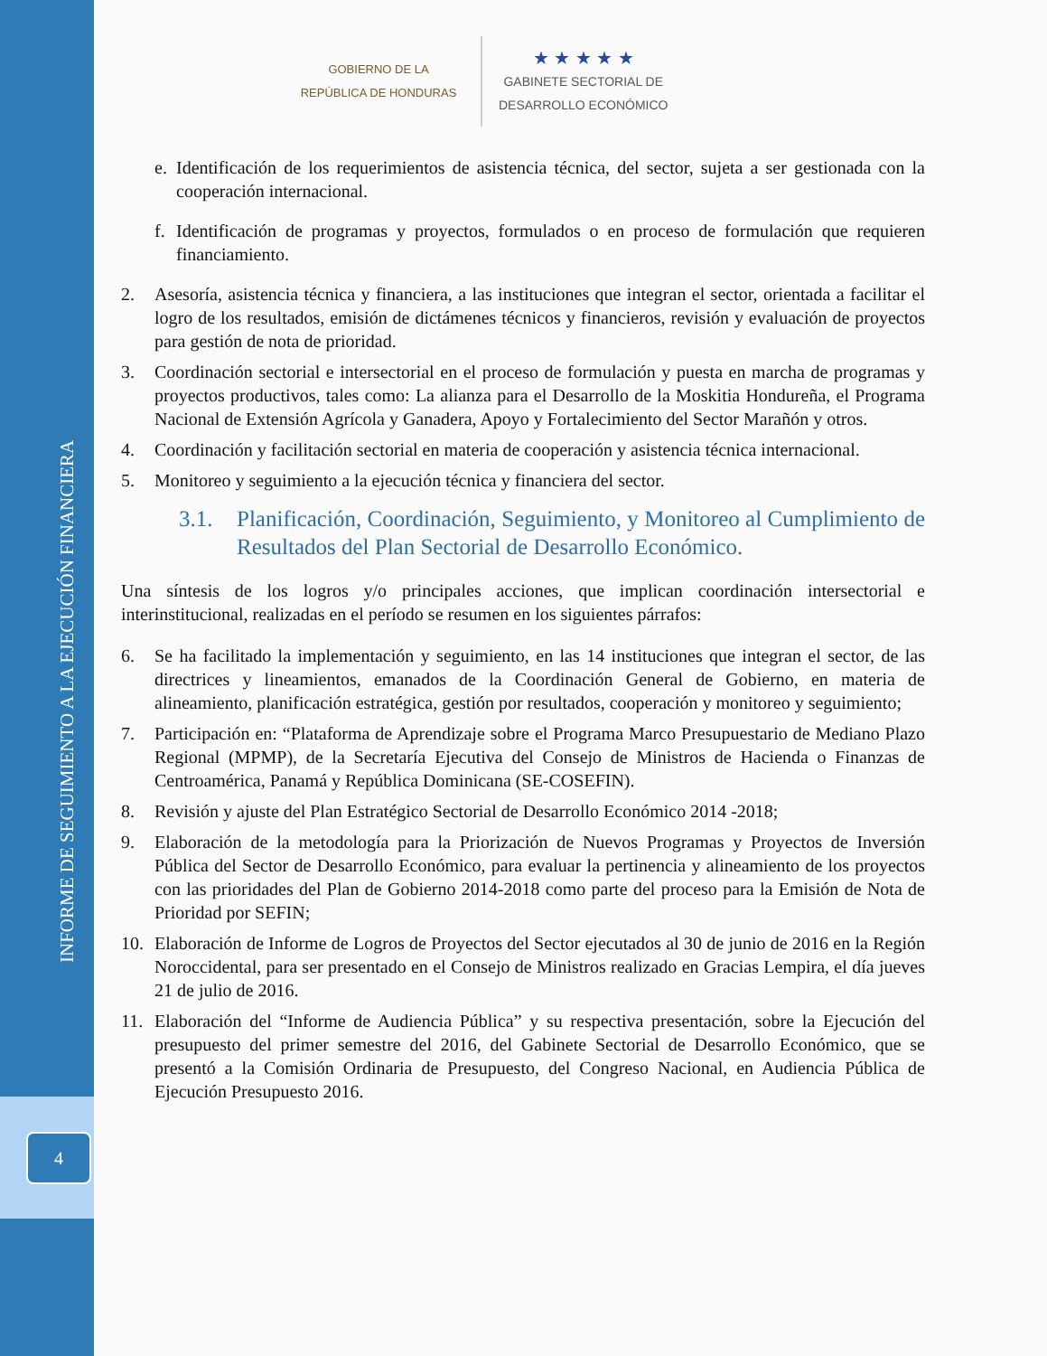4
INFORME DE SEGUIMIENTO A LA EJECUCIÓN FINANCIERA
GOBIERNO DE LA
REPÚBLICA DE HONDURAS
★ ★ ★ ★ ★
GABINETE SECTORIAL DE
DESARROLLO ECONÓMICO
e. Identificación de los requerimientos de asistencia técnica, del sector, sujeta a ser gestionada con la cooperación internacional.
f. Identificación de programas y proyectos, formulados o en proceso de formulación que requieren financiamiento.
2. Asesoría, asistencia técnica y financiera, a las instituciones que integran el sector, orientada a facilitar el logro de los resultados, emisión de dictámenes técnicos y financieros, revisión y evaluación de proyectos para gestión de nota de prioridad.
3. Coordinación sectorial e intersectorial en el proceso de formulación y puesta en marcha de programas y proyectos productivos, tales como: La alianza para el Desarrollo de la Moskitia Hondureña, el Programa Nacional de Extensión Agrícola y Ganadera, Apoyo y Fortalecimiento del Sector Marañón y otros.
4. Coordinación y facilitación sectorial en materia de cooperación y asistencia técnica internacional.
5. Monitoreo y seguimiento a la ejecución técnica y financiera del sector.
3.1. Planificación, Coordinación, Seguimiento, y Monitoreo al Cumplimiento de Resultados del Plan Sectorial de Desarrollo Económico.
Una síntesis de los logros y/o principales acciones, que implican coordinación intersectorial e interinstitucional, realizadas en el período se resumen en los siguientes párrafos:
6. Se ha facilitado la implementación y seguimiento, en las 14 instituciones que integran el sector, de las directrices y lineamientos, emanados de la Coordinación General de Gobierno, en materia de alineamiento, planificación estratégica, gestión por resultados, cooperación y monitoreo y seguimiento;
7. Participación en: “Plataforma de Aprendizaje sobre el Programa Marco Presupuestario de Mediano Plazo Regional (MPMP), de la Secretaría Ejecutiva del Consejo de Ministros de Hacienda o Finanzas de Centroamérica, Panamá y República Dominicana (SE-COSEFIN).
8. Revisión y ajuste del Plan Estratégico Sectorial de Desarrollo Económico 2014 -2018;
9. Elaboración de la metodología para la Priorización de Nuevos Programas y Proyectos de Inversión Pública del Sector de Desarrollo Económico, para evaluar la pertinencia y alineamiento de los proyectos con las prioridades del Plan de Gobierno 2014-2018 como parte del proceso para la Emisión de Nota de Prioridad por SEFIN;
10. Elaboración de Informe de Logros de Proyectos del Sector ejecutados al 30 de junio de 2016 en la Región Noroccidental, para ser presentado en el Consejo de Ministros realizado en Gracias Lempira, el día jueves 21 de julio de 2016.
11. Elaboración del “Informe de Audiencia Pública” y su respectiva presentación, sobre la Ejecución del presupuesto del primer semestre del 2016, del Gabinete Sectorial de Desarrollo Económico, que se presentó a la Comisión Ordinaria de Presupuesto, del Congreso Nacional, en Audiencia Pública de Ejecución Presupuesto 2016.